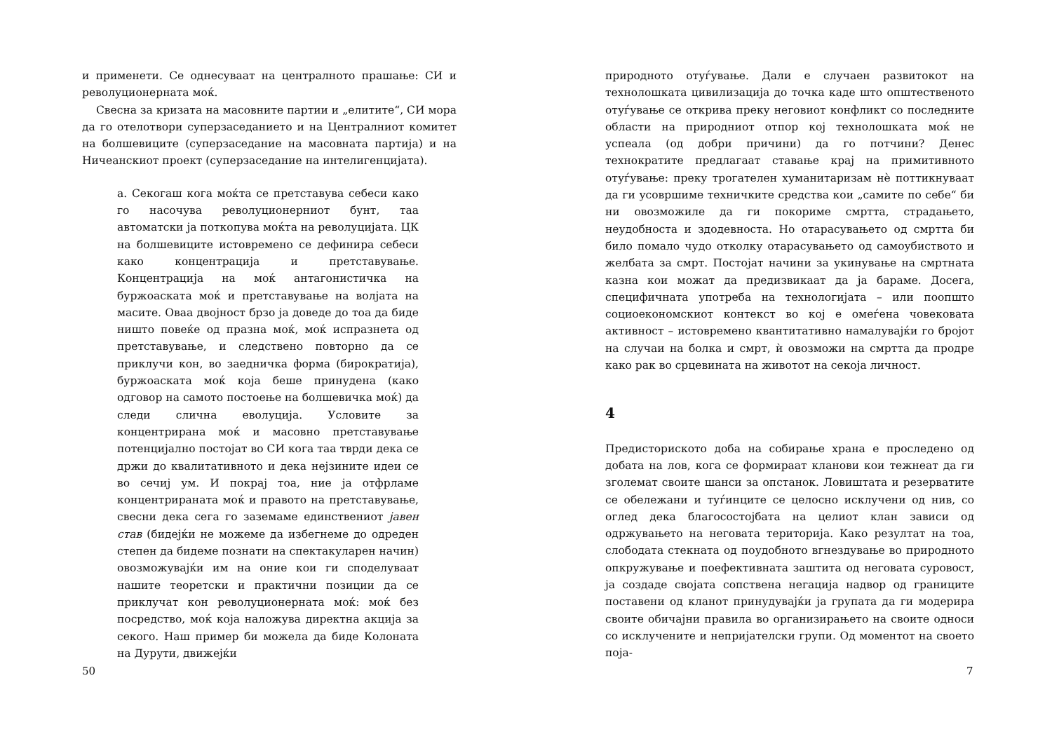и применети. Се однесуваат на централното прашање: СИ и револуционерната моќ.
Свесна за кризата на масовните партии и „елитите“, СИ мора да го отелотвори суперзаседанието и на Централниот комитет на болшевиците (суперзаседание на масовната партија) и на Ничеанскиот проект (суперзаседание на интелигенцијата).
а. Секогаш кога моќта се претставува себеси како го насочува револуционерниот бунт, таа автоматски ја поткопува моќта на револуцијата. ЦК на болшевиците истовремено се дефинира себеси како концентрација и претставување. Концентрација на моќ антагонистичка на буржоаската моќ и претставување на волјата на масите. Оваа двојност брзо ја доведе до тоа да биде ништо повеќе од празна моќ, моќ испразнета од претставување, и следствено повторно да се приклучи кон, во заедничка форма (бирократија), буржоаската моќ која беше принудена (како одговор на самото постоење на болшевичка моќ) да следи слична еволуција. Условите за концентрирана моќ и масовно претставување потенцијално постојат во СИ кога таа тврди дека се држи до квалитативното и дека нејзините идеи се во сечиј ум. И покрај тоа, ние ја отфрламе концентрираната моќ и правото на претставување, свесни дека сега го заземаме единствениот јавен став (бидејќи не можеме да избегнеме до одреден степен да бидеме познати на спектакуларен начин) овозможувајќи им на оние кои ги споделуваат нашите теоретски и практични позиции да се приклучат кон револуционерната моќ: моќ без посредство, моќ која наложува директна акција за секого. Наш пример би можела да биде Колоната на Дурути, движејќи
50
природното отуѓување. Дали е случаен развитокот на технолошката цивилизација до точка каде што општественото отуѓување се открива преку неговиот конфликт со последните области на природниот отпор кој технолошката моќ не успеала (од добри причини) да го потчини? Денес технократите предлагаат ставање крај на примитивното отуѓување: преку трогателен хуманитаризам нè поттикнуваат да ги усовршиме техничките средства кои „самите по себе“ би ни овозможиле да ги покориме смртта, страдањето, неудобноста и здодевноста. Но отарасувањето од смртта би било помало чудо отколку отарасувањето од самоубиството и желбата за смрт. Постојат начини за укинување на смртната казна кои можат да предизвикаат да ја бараме. Досега, специфичната употреба на технологијата – или поопшто социоекономскиот контекст во кој е омеѓена човековата активност – истовремено квантитативно намалувајќи го бројот на случаи на болка и смрт, ѝ овозможи на смртта да продре како рак во срцевината на животот на секоја личност.
4
Предисториското доба на собирање храна е проследено од добата на лов, кога се формираат кланови кои тежнеат да ги зголемат своите шанси за опстанок. Ловиштата и резерватите се обележани и туѓинците се целосно исклучени од нив, со оглед дека благосостојбата на целиот клан зависи од одржувањето на неговата територија. Како резултат на тоа, слободата стекната од поудобното вгнездување во природното опкружување и поефективната заштита од неговата суровост, ја создаде својата сопствена негација надвор од границите поставени од кланот принудувајќи ја групата да ги модерира своите обичајни правила во организирањето на своите односи со исклучените и непријателски групи. Од моментот на своето поја-
7